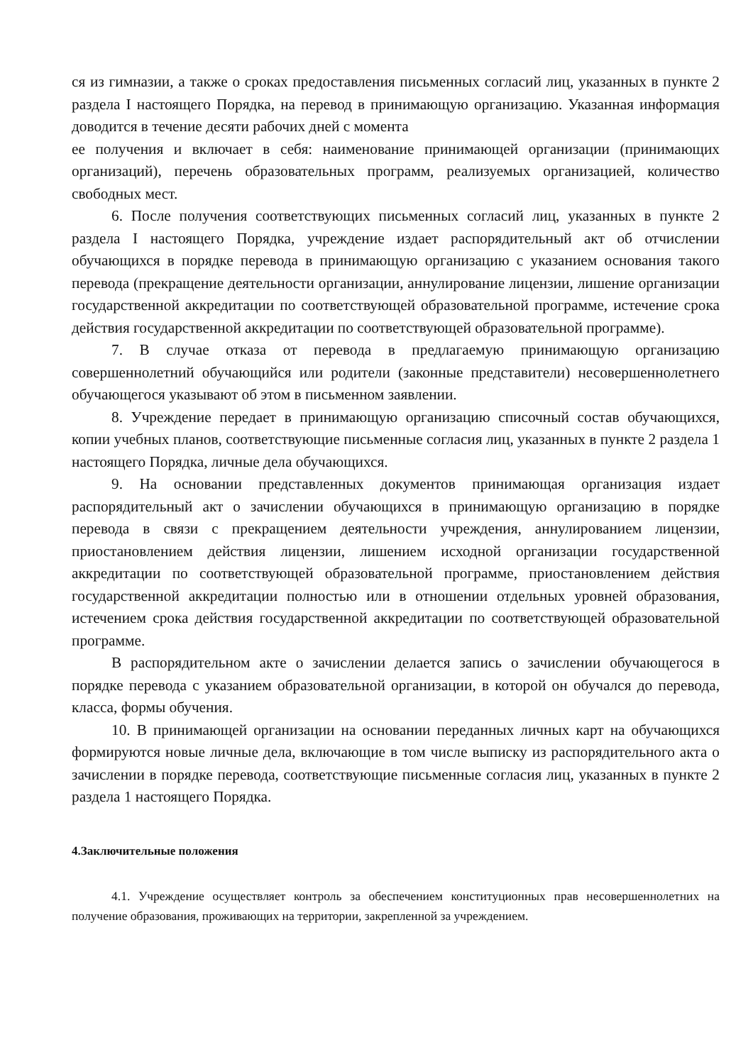ся из гимназии, а также о сроках предоставления письменных согласий лиц, указанных в пункте 2 раздела I настоящего Порядка, на перевод в принимающую организацию. Указанная информация доводится в течение десяти рабочих дней с момента
ее получения и включает в себя: наименование принимающей организации (принимающих организаций), перечень образовательных программ, реализуемых организацией, количество свободных мест.
6. После получения соответствующих письменных согласий лиц, указанных в пункте 2 раздела I настоящего Порядка, учреждение издает распорядительный акт об отчислении обучающихся в порядке перевода в принимающую организацию с указанием основания такого перевода (прекращение деятельности организации, аннулирование лицензии, лишение организации государственной аккредитации по соответствующей образовательной программе, истечение срока действия государственной аккредитации по соответствующей образовательной программе).
7. В случае отказа от перевода в предлагаемую принимающую организацию совершеннолетний обучающийся или родители (законные представители) несовершеннолетнего обучающегося указывают об этом в письменном заявлении.
8. Учреждение передает в принимающую организацию списочный состав обучающихся, копии учебных планов, соответствующие письменные согласия лиц, указанных в пункте 2 раздела 1 настоящего Порядка, личные дела обучающихся.
9. На основании представленных документов принимающая организация издает распорядительный акт о зачислении обучающихся в принимающую организацию в порядке перевода в связи с прекращением деятельности учреждения, аннулированием лицензии, приостановлением действия лицензии, лишением исходной организации государственной аккредитации по соответствующей образовательной программе, приостановлением действия государственной аккредитации полностью или в отношении отдельных уровней образования, истечением срока действия государственной аккредитации по соответствующей образовательной программе.
В распорядительном акте о зачислении делается запись о зачислении обучающегося в порядке перевода с указанием образовательной организации, в которой он обучался до перевода, класса, формы обучения.
10. В принимающей организации на основании переданных личных карт на обучающихся формируются новые личные дела, включающие в том числе выписку из распорядительного акта о зачислении в порядке перевода, соответствующие письменные согласия лиц, указанных в пункте 2 раздела 1 настоящего Порядка.
4.Заключительные положения
4.1. Учреждение осуществляет контроль за обеспечением конституционных прав несовершеннолетних на получение образования, проживающих на территории, закрепленной за учреждением.